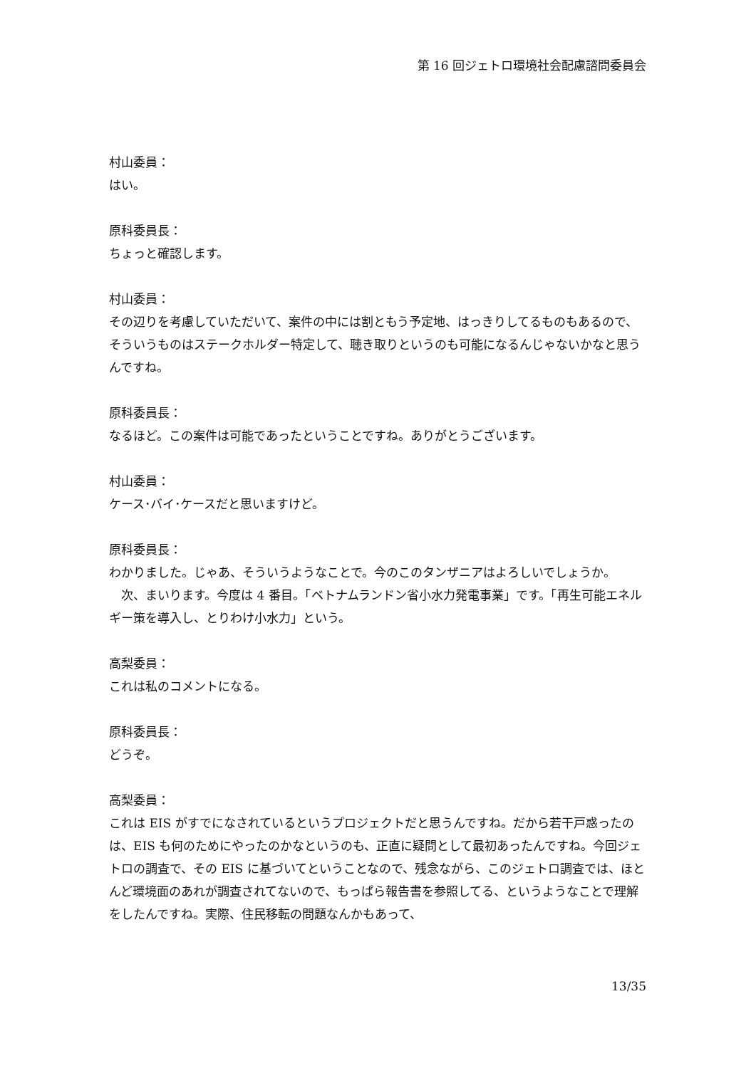第 16 回ジェトロ環境社会配慮諮問委員会
村山委員：
はい。
原科委員長：
ちょっと確認します。
村山委員：
その辺りを考慮していただいて、案件の中には割ともう予定地、はっきりしてるものもあるので、そういうものはステークホルダー特定して、聴き取りというのも可能になるんじゃないかなと思うんですね。
原科委員長：
なるほど。この案件は可能であったということですね。ありがとうございます。
村山委員：
ケース･バイ･ケースだと思いますけど。
原科委員長：
わかりました。じゃあ、そういうようなことで。今のこのタンザニアはよろしいでしょうか。
　次、まいります。今度は 4 番目。「ベトナムランドン省小水力発電事業」です。「再生可能エネルギー策を導入し、とりわけ小水力」という。
高梨委員：
これは私のコメントになる。
原科委員長：
どうぞ。
高梨委員：
これは EIS がすでになされているというプロジェクトだと思うんですね。だから若干戸惑ったのは、EIS も何のためにやったのかなというのも、正直に疑問として最初あったんですね。今回ジェトロの調査で、その EIS に基づいてということなので、残念ながら、このジェトロ調査では、ほとんど環境面のあれが調査されてないので、もっぱら報告書を参照してる、というようなことで理解をしたんですね。実際、住民移転の問題なんかもあって、
13/35